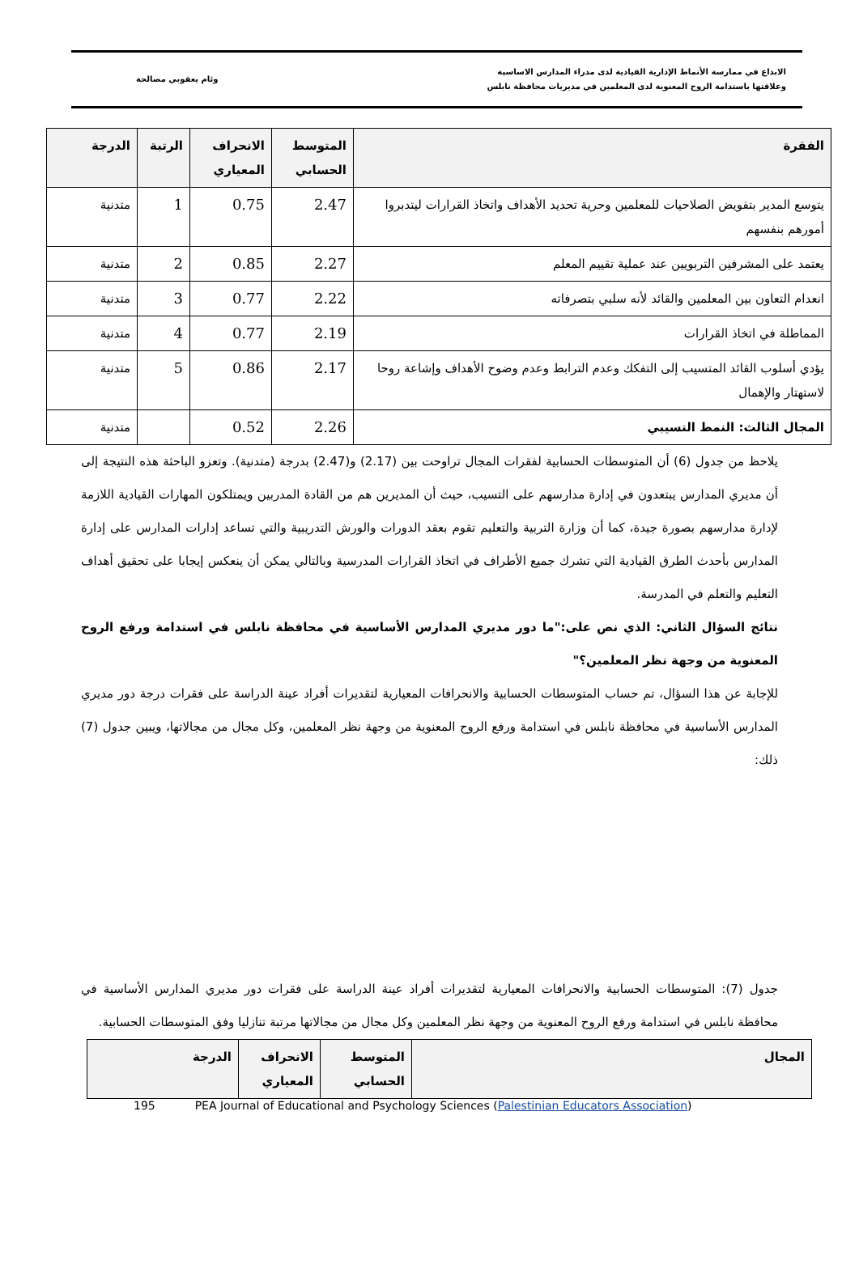الابداع في ممارسة الأنماط الإدارية القيادية لدى مدراء المدارس الاساسية
وعلاقتها باستدامة الروح المعنوية لدى المعلمين في مديريات محافظة نابلس
وئام يعقوبي مصالحة
| الفقرة | المتوسط الحسابي | الانحراف المعياري | الرتبة | الدرجة |
| --- | --- | --- | --- | --- |
| يتوسع المدير بتفويض الصلاحيات للمعلمين وحرية تحديد الأهداف واتخاذ القرارات ليتدبروا أمورهم بنفسهم | 2.47 | 0.75 | 1 | متدنية |
| يعتمد على المشرفين التربويين عند عملية تقييم المعلم | 2.27 | 0.85 | 2 | متدنية |
| انعدام التعاون بين المعلمين والقائد لأنه سلبي بتصرفاته | 2.22 | 0.77 | 3 | متدنية |
| المماطلة في اتخاذ القرارات | 2.19 | 0.77 | 4 | متدنية |
| يؤدي أسلوب القائد المتسيب إلى التفكك وعدم الترابط وعدم وضوح الأهداف وإشاعة روحا لاستهتار والإهمال | 2.17 | 0.86 | 5 | متدنية |
| المجال الثالث: النمط التسيبي | 2.26 | 0.52 | | متدنية |
يلاحظ من جدول (6) أن المتوسطات الحسابية لفقرات المجال تراوحت بين (2.17) و(2.47) بدرجة (متدنية). وتعزو الباحثة هذه النتيجة إلى أن مديري المدارس يبتعدون في إدارة مدارسهم على التسيب، حيث أن المديرين هم من القادة المدربين ويمتلكون المهارات القيادية اللازمة لإدارة مدارسهم بصورة جيدة، كما أن وزارة التربية والتعليم تقوم بعقد الدورات والورش التدريبية والتي تساعد إدارات المدارس على إدارة المدارس بأحدث الطرق القيادية التي تشرك جميع الأطراف في اتخاذ القرارات المدرسية وبالتالي يمكن أن ينعكس إيجابا على تحقيق أهداف التعليم والتعلم في المدرسة.
نتائج السؤال الثاني: الذي نص على:"ما دور مديري المدارس الأساسية في محافظة نابلس في استدامة ورفع الروح المعنوية من وجهة نظر المعلمين؟"
للإجابة عن هذا السؤال، تم حساب المتوسطات الحسابية والانحرافات المعيارية لتقديرات أفراد عينة الدراسة على فقرات درجة دور مديري المدارس الأساسية في محافظة نابلس في استدامة ورفع الروح المعنوية من وجهة نظر المعلمين، وكل مجال من مجالاتها، ويبين جدول (7) ذلك:
جدول (7): المتوسطات الحسابية والانحرافات المعيارية لتقديرات أفراد عينة الدراسة على فقرات دور مديري المدارس الأساسية في محافظة نابلس في استدامة ورفع الروح المعنوية من وجهة نظر المعلمين وكل مجال من مجالاتها مرتبة تنازليا وفق المتوسطات الحسابية.
| المجال | المتوسط الحسابي | الانحراف المعياري | الدرجة |
| --- | --- | --- | --- |
195 PEA Journal of Educational and Psychology Sciences (Palestinian Educators Association)